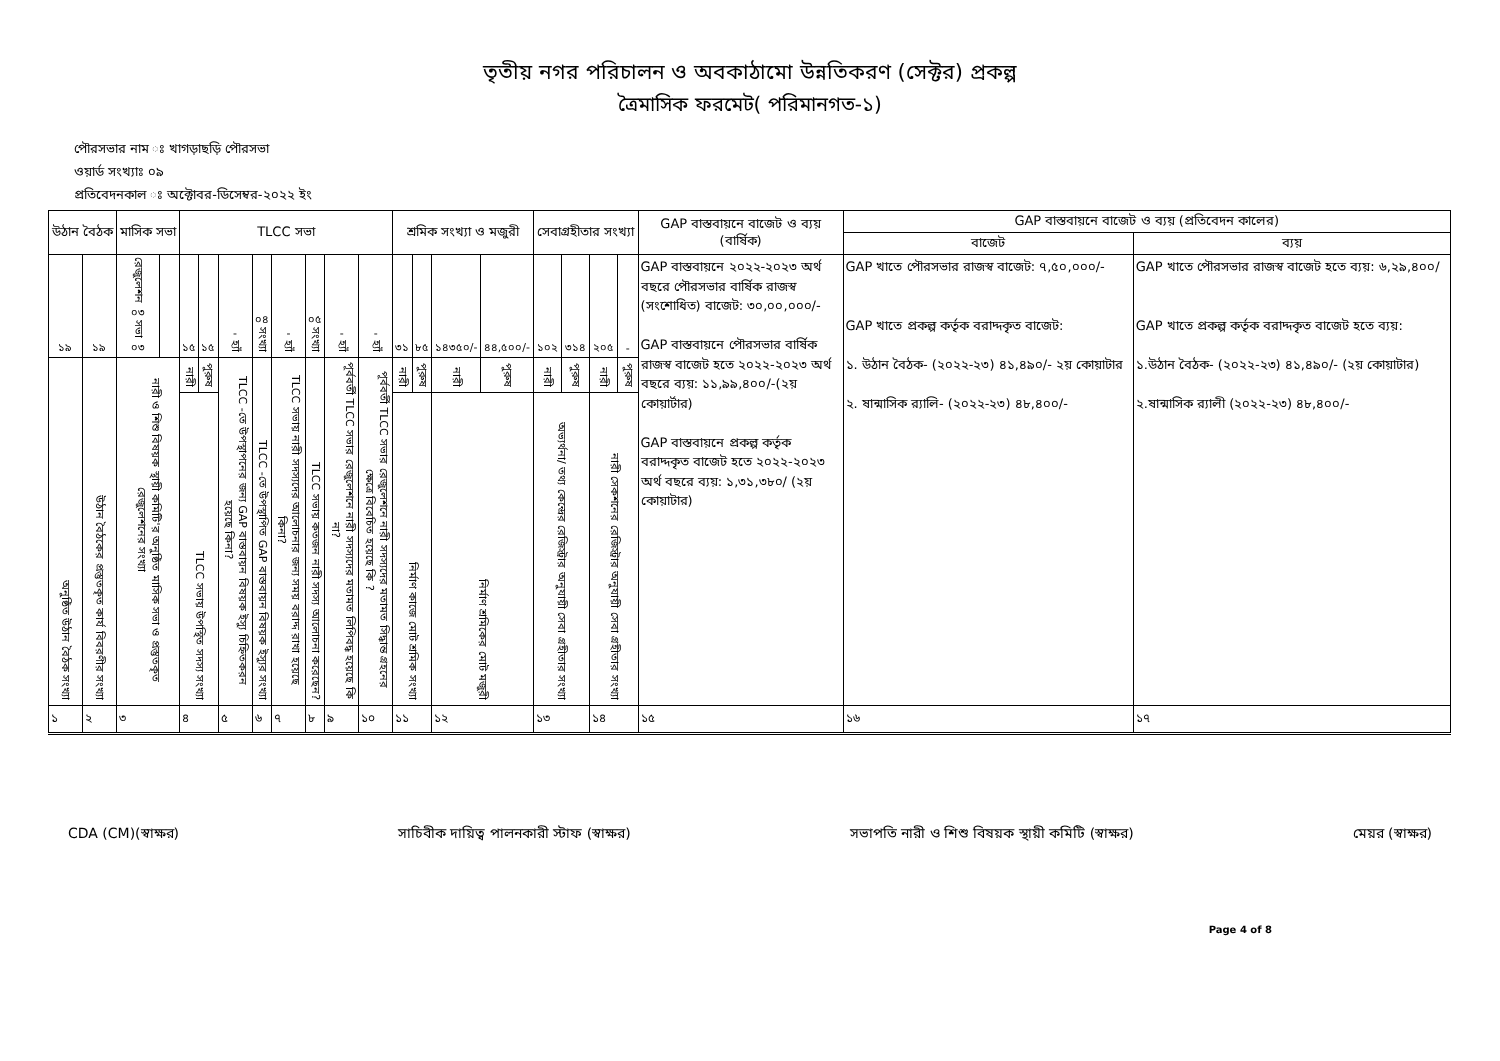তৃতীয় নগর পরিচালন ও অবকাঠামো উন্নতিকরণ (সেক্টর) প্রকল্প
ত্রৈমাসিক ফরমেট( পরিমানগত-১)
পৌরসভার নাম ঃ খাগড়াছড়ি পৌরসভা
ওয়ার্ড সংখ্যাঃ ০৯
প্রতিবেদনকাল ঃ অক্টোবর-ডিসেম্বর-২০২২ ইং
| উঠান বৈঠক | | মাসিক সভা | | TLCC সভা | | | | | | | | শ্রমিক সংখ্যা ও মজুরী | | | | সেবাগ্রহীতার সংখ্যা | | | | GAP বাস্তবায়নে বাজেট ও ব্যয় (বার্ষিক) | GAP বাস্তবায়নে বাজেট ও ব্যয় (প্রতিবেদন কালের) | |
| --- | --- | --- | --- | --- | --- | --- | --- | --- | --- | --- | --- | --- | --- | --- | --- | --- | --- | --- | --- | --- | --- | --- |
| | | | | | | | | | | | | | | | | | | | | | বাজেট | ব্যয় |
| ১৯ | ১৯ | রেজুলেশন ০৩ সভা ০৩ | | ১৫ | ১৫ | - হ্যাঁ | ০৪ সংখ্যা | - হ্যাঁ | ০৫ সংখ্যা | - হ্যাঁ | - হ্যাঁ | ৩১ | ৮৫ | ১৪৩৫০/- | ৪৪,৫০০/- | ১০২ | ৩১৪ | ২০৫ | - | GAP বাস্তবায়নে ২০২২-২০২৩ অর্থ বছরে পৌরসভার বার্ষিক রাজস্ব (সংশোধিত) বাজেট: ৩০,০০,০০০/- GAP বাস্তবায়নে পৌরসভার বার্ষিক রাজস্ব বাজেট হতে ২০২২-২০২৩ অর্থ বছরে ব্যয়: ১১,৯৯,৪০০/-(২য় কোয়ার্টার) GAP বাস্তবায়নে প্রকল্প কর্তৃক বরাদ্দকৃত বাজেট হতে ২০২২-২০২৩ অর্থ বছরে ব্যয়: ১,৩১,৩৮০/ (২য় কোয়াটার) | GAP খাতে পৌরসভার রাজস্ব বাজেট: ৭,৫০,০০০/- GAP খাতে প্রকল্প কর্তৃক বরাদ্দকৃত বাজেট: ১. উঠান বৈঠক- (২০২২-২৩) ৪১,৪৯০/- ২য় কোয়াটার ২. ষান্মাসিক র‍্যালি- (২০২২-২৩) ৪৮,৪০০/- | GAP খাতে পৌরসভার রাজস্ব বাজেট হতে ব্যয়: ৬,২৯,৪০০/ GAP খাতে প্রকল্প কর্তৃক বরাদ্দকৃত বাজেট হতে ব্যয়: ১.উঠান বৈঠক- (২০২২-২৩) ৪১,৪৯০/- (২য় কোয়াটার) ২.ষান্মাসিক র‍্যালী (২০২২-২৩) ৪৮,৪০০/- |
| অনুষ্ঠিত উঠান বৈঠক সংখ্যা | উঠান বৈঠকের প্রস্তুতকৃত কার্য বিবরণীর সংখ্যা | নারী ও শিশু বিষয়ক স্থায়ী কমিটি'র অনুষ্ঠিত মাসিক সভা ও প্রস্তুতকৃত রেজুলেশনের সংখ্যা | | নারী | পুরুষ | TLCC -তে উপস্থাপনের জন্য GAP বাস্তবায়ন বিষয়ক ইস্যু চিহ্নিতকরন হয়েছে কিনা? | TLCC -তে উপস্থাপিত GAP বাস্তবায়ন বিষয়ক ইস্যুর সংখ্যা | TLCC সভায় নারী সদস্যদের আলোচনার জন্য সময় বরাদ্দ রাখা হয়েছে কিনা? | TLCC সভায় কতজন নারী সদস্য আলোচনা করেছেন? | পূর্ববর্তী TLCC সভার রেজুলেশনে নারী সদস্যদের মতামত লিপিবদ্ধ হয়েছে কি না? | পূর্ববর্তী TLCC সভার রেজুলেশনে নারী সদস্যদের মতামত সিদ্ধান্ত গ্রহনের ক্ষেত্রে বিবেচিত হয়েছে কি ? | নারী | পুরুষ | নারী | পুরুষ | নারী | পুরুষ | নারী | পুরুষ | | | |
| | | | | TLCC সভায় উপস্থিত সদস্য সংখ্যা | | | | | | | | নির্মাণ কাজে মোট শ্রমিক সংখ্যা | | নির্মাণ শ্রমিকের মোট মজুরী | | অভ্যর্থনা/ তথ্য কেন্দ্রের রেজিস্ট্রার অনুযায়ী সেবা গ্রহীতার সংখ্যা | | নারী সেকশনের রেজিস্ট্রার অনুযায়ী সেবা গ্রহীতার সংখ্যা | | | | |
| ১ | ২ | ৩ | | ৪ | | ৫ | ৬ | ৭ | ৮ | ৯ | ১০ | ১১ | | ১২ | | ১৩ | | ১৪ | | ১৫ | ১৬ | ১৭ |
CDA (CM)(স্বাক্ষর) সাচিবীক দায়িত্ব পালনকারী স্টাফ (স্বাক্ষর) সভাপতি নারী ও শিশু বিষয়ক স্থায়ী কমিটি (স্বাক্ষর) মেয়র (স্বাক্ষর)
Page 4 of 8